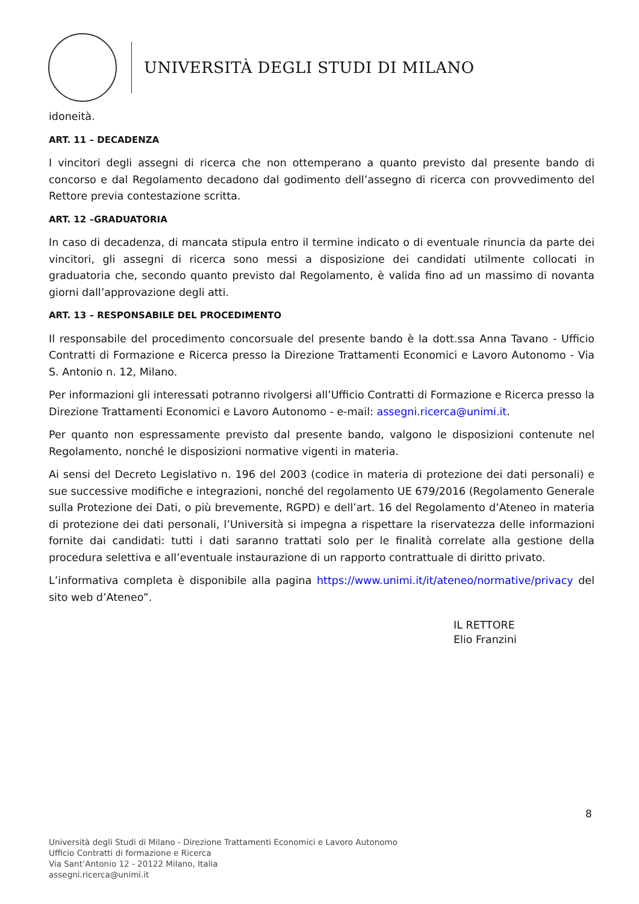UNIVERSITÀ DEGLI STUDI DI MILANO
idoneità.
ART. 11 – DECADENZA
I vincitori degli assegni di ricerca che non ottemperano a quanto previsto dal presente bando di concorso e dal Regolamento decadono dal godimento dell’assegno di ricerca con provvedimento del Rettore previa contestazione scritta.
ART. 12 –GRADUATORIA
In caso di decadenza, di mancata stipula entro il termine indicato o di eventuale rinuncia da parte dei vincitori, gli assegni di ricerca sono messi a disposizione dei candidati utilmente collocati in graduatoria che, secondo quanto previsto dal Regolamento, è valida fino ad un massimo di novanta giorni dall’approvazione degli atti.
ART. 13 – RESPONSABILE DEL PROCEDIMENTO
Il responsabile del procedimento concorsuale del presente bando è la dott.ssa Anna Tavano - Ufficio Contratti di Formazione e Ricerca presso la Direzione Trattamenti Economici e Lavoro Autonomo - Via S. Antonio n. 12, Milano.
Per informazioni gli interessati potranno rivolgersi all’Ufficio Contratti di Formazione e Ricerca presso la Direzione Trattamenti Economici e Lavoro Autonomo - e-mail: assegni.ricerca@unimi.it.
Per quanto non espressamente previsto dal presente bando, valgono le disposizioni contenute nel Regolamento, nonché le disposizioni normative vigenti in materia.
Ai sensi del Decreto Legislativo n. 196 del 2003 (codice in materia di protezione dei dati personali) e sue successive modifiche e integrazioni, nonché del regolamento UE 679/2016 (Regolamento Generale sulla Protezione dei Dati, o più brevemente, RGPD) e dell’art. 16 del Regolamento d’Ateneo in materia di protezione dei dati personali, l’Università si impegna a rispettare la riservatezza delle informazioni fornite dai candidati: tutti i dati saranno trattati solo per le finalità correlate alla gestione della procedura selettiva e all’eventuale instaurazione di un rapporto contrattuale di diritto privato.
L’informativa completa è disponibile alla pagina https://www.unimi.it/it/ateneo/normative/privacy del sito web d’Ateneo”.
IL RETTORE
Elio Franzini
8
Università degli Studi di Milano - Direzione Trattamenti Economici e Lavoro Autonomo
Ufficio Contratti di formazione e Ricerca
Via Sant’Antonio 12 - 20122 Milano, Italia
assegni.ricerca@unimi.it